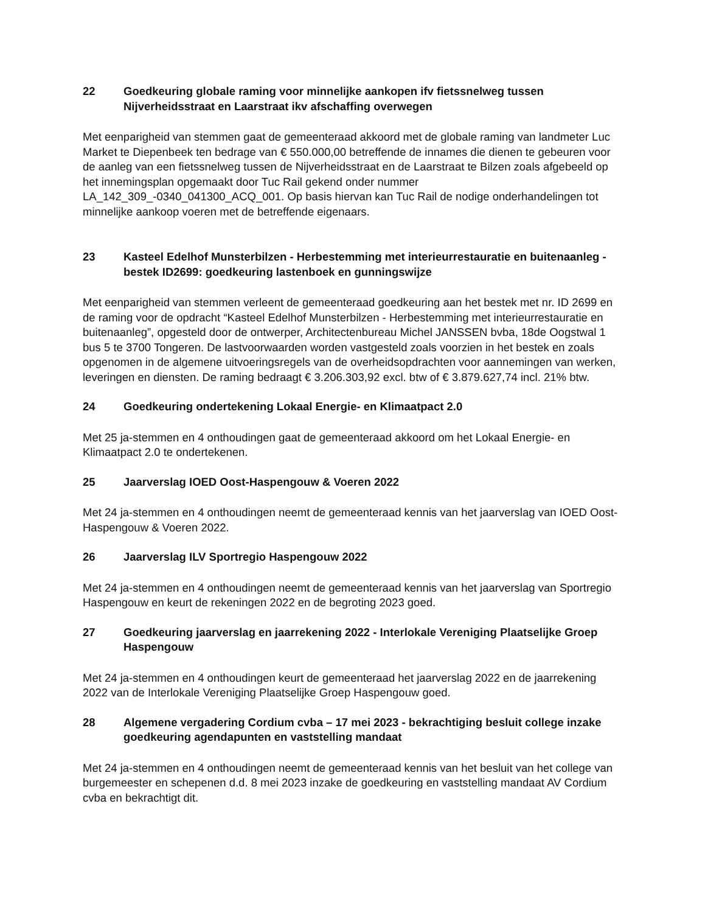22 Goedkeuring globale raming voor minnelijke aankopen ifv fietssnelweg tussen Nijverheidsstraat en Laarstraat ikv afschaffing overwegen
Met eenparigheid van stemmen gaat de gemeenteraad akkoord met de globale raming van landmeter Luc Market te Diepenbeek ten bedrage van € 550.000,00 betreffende de innames die dienen te gebeuren voor de aanleg van een fietssnelweg tussen de Nijverheidsstraat en de Laarstraat te Bilzen zoals afgebeeld op het innemingsplan opgemaakt door Tuc Rail gekend onder nummer LA_142_309_-0340_041300_ACQ_001. Op basis hiervan kan Tuc Rail de nodige onderhandelingen tot minnelijke aankoop voeren met de betreffende eigenaars.
23 Kasteel Edelhof Munsterbilzen - Herbestemming met interieurrestauratie en buitenaanleg - bestek ID2699: goedkeuring lastenboek en gunningswijze
Met eenparigheid van stemmen verleent de gemeenteraad goedkeuring aan het bestek met nr. ID 2699 en de raming voor de opdracht “Kasteel Edelhof Munsterbilzen - Herbestemming met interieurrestauratie en buitenaanleg”, opgesteld door de ontwerper, Architectenbureau Michel JANSSEN bvba, 18de Oogstwal 1 bus 5 te 3700 Tongeren. De lastvoorwaarden worden vastgesteld zoals voorzien in het bestek en zoals opgenomen in de algemene uitvoeringsregels van de overheidsopdrachten voor aannemingen van werken, leveringen en diensten. De raming bedraagt € 3.206.303,92 excl. btw of € 3.879.627,74 incl. 21% btw.
24 Goedkeuring ondertekening Lokaal Energie- en Klimaatpact 2.0
Met 25 ja-stemmen en 4 onthoudingen gaat de gemeenteraad akkoord om het Lokaal Energie- en Klimaatpact 2.0 te ondertekenen.
25 Jaarverslag IOED Oost-Haspengouw & Voeren 2022
Met 24 ja-stemmen en 4 onthoudingen neemt de gemeenteraad kennis van het jaarverslag van IOED Oost-Haspengouw & Voeren 2022.
26 Jaarverslag ILV Sportregio Haspengouw 2022
Met 24 ja-stemmen en 4 onthoudingen neemt de gemeenteraad kennis van het jaarverslag van Sportregio Haspengouw en keurt de rekeningen 2022 en de begroting 2023 goed.
27 Goedkeuring jaarverslag en jaarrekening 2022 - Interlokale Vereniging Plaatselijke Groep Haspengouw
Met 24 ja-stemmen en 4 onthoudingen keurt de gemeenteraad het jaarverslag 2022 en de jaarrekening 2022 van de Interlokale Vereniging Plaatselijke Groep Haspengouw goed.
28 Algemene vergadering Cordium cvba – 17 mei 2023 - bekrachtiging besluit college inzake goedkeuring agendapunten en vaststelling mandaat
Met 24 ja-stemmen en 4 onthoudingen neemt de gemeenteraad kennis van het besluit van het college van burgemeester en schepenen d.d. 8 mei 2023 inzake de goedkeuring en vaststelling mandaat AV Cordium cvba en bekrachtigt dit.